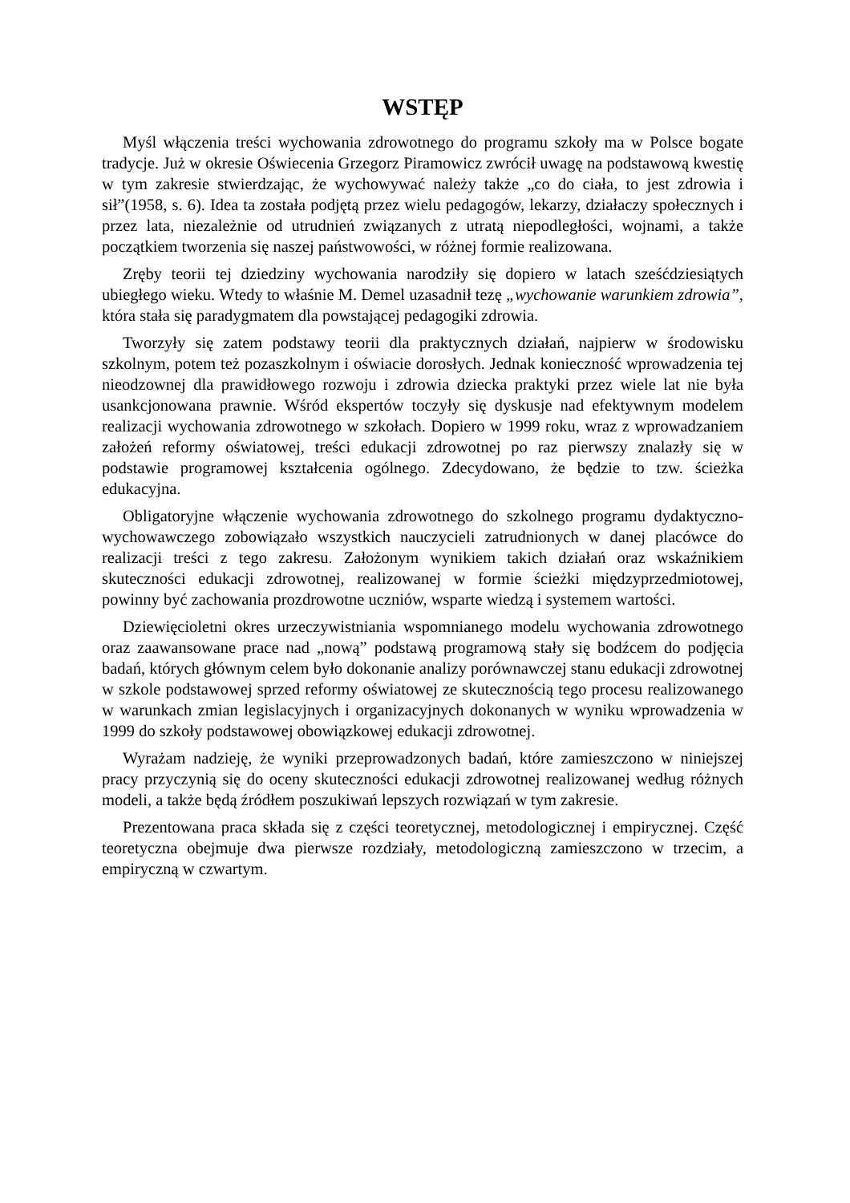WSTĘP
Myśl włączenia treści wychowania zdrowotnego do programu szkoły ma w Polsce bogate tradycje. Już w okresie Oświecenia Grzegorz Piramowicz zwrócił uwagę na podstawową kwestię w tym zakresie stwierdzając, że wychowywać należy także „co do ciała, to jest zdrowia i sił”(1958, s. 6). Idea ta została podjętą przez wielu pedagogów, lekarzy, działaczy społecznych i przez lata, niezależnie od utrudnień związanych z utratą niepodległości, wojnami, a także początkiem tworzenia się naszej państwowości, w różnej formie realizowana.
Zręby teorii tej dziedziny wychowania narodziły się dopiero w latach sześćdziesiątych ubiegłego wieku. Wtedy to właśnie M. Demel uzasadnił tezę „wychowanie warunkiem zdrowia”, która stała się paradygmatem dla powstającej pedagogiki zdrowia.
Tworzyły się zatem podstawy teorii dla praktycznych działań, najpierw w środowisku szkolnym, potem też pozaszkolnym i oświacie dorosłych. Jednak konieczność wprowadzenia tej nieodzownej dla prawidłowego rozwoju i zdrowia dziecka praktyki przez wiele lat nie była usankcjonowana prawnie. Wśród ekspertów toczyły się dyskusje nad efektywnym modelem realizacji wychowania zdrowotnego w szkołach. Dopiero w 1999 roku, wraz z wprowadzaniem założeń reformy oświatowej, treści edukacji zdrowotnej po raz pierwszy znalazły się w podstawie programowej kształcenia ogólnego. Zdecydowano, że będzie to tzw. ścieżka edukacyjna.
Obligatoryjne włączenie wychowania zdrowotnego do szkolnego programu dydaktyczno-wychowawczego zobowiązało wszystkich nauczycieli zatrudnionych w danej placówce do realizacji treści z tego zakresu. Założonym wynikiem takich działań oraz wskaźnikiem skuteczności edukacji zdrowotnej, realizowanej w formie ścieżki międzyprzedmiotowej, powinny być zachowania prozdrowotne uczniów, wsparte wiedzą i systemem wartości.
Dziewięcioletni okres urzeczywistniania wspomnianego modelu wychowania zdrowotnego oraz zaawansowane prace nad „nową” podstawą programową stały się bodźcem do podjęcia badań, których głównym celem było dokonanie analizy porównawczej stanu edukacji zdrowotnej w szkole podstawowej sprzed reformy oświatowej ze skutecznością tego procesu realizowanego w warunkach zmian legislacyjnych i organizacyjnych dokonanych w wyniku wprowadzenia w 1999 do szkoły podstawowej obowiązkowej edukacji zdrowotnej.
Wyrażam nadzieję, że wyniki przeprowadzonych badań, które zamieszczono w niniejszej pracy przyczynią się do oceny skuteczności edukacji zdrowotnej realizowanej według różnych modeli, a także będą źródłem poszukiwań lepszych rozwiązań w tym zakresie.
Prezentowana praca składa się z części teoretycznej, metodologicznej i empirycznej. Część teoretyczna obejmuje dwa pierwsze rozdziały, metodologiczną zamieszczono w trzecim, a empiryczną w czwartym.